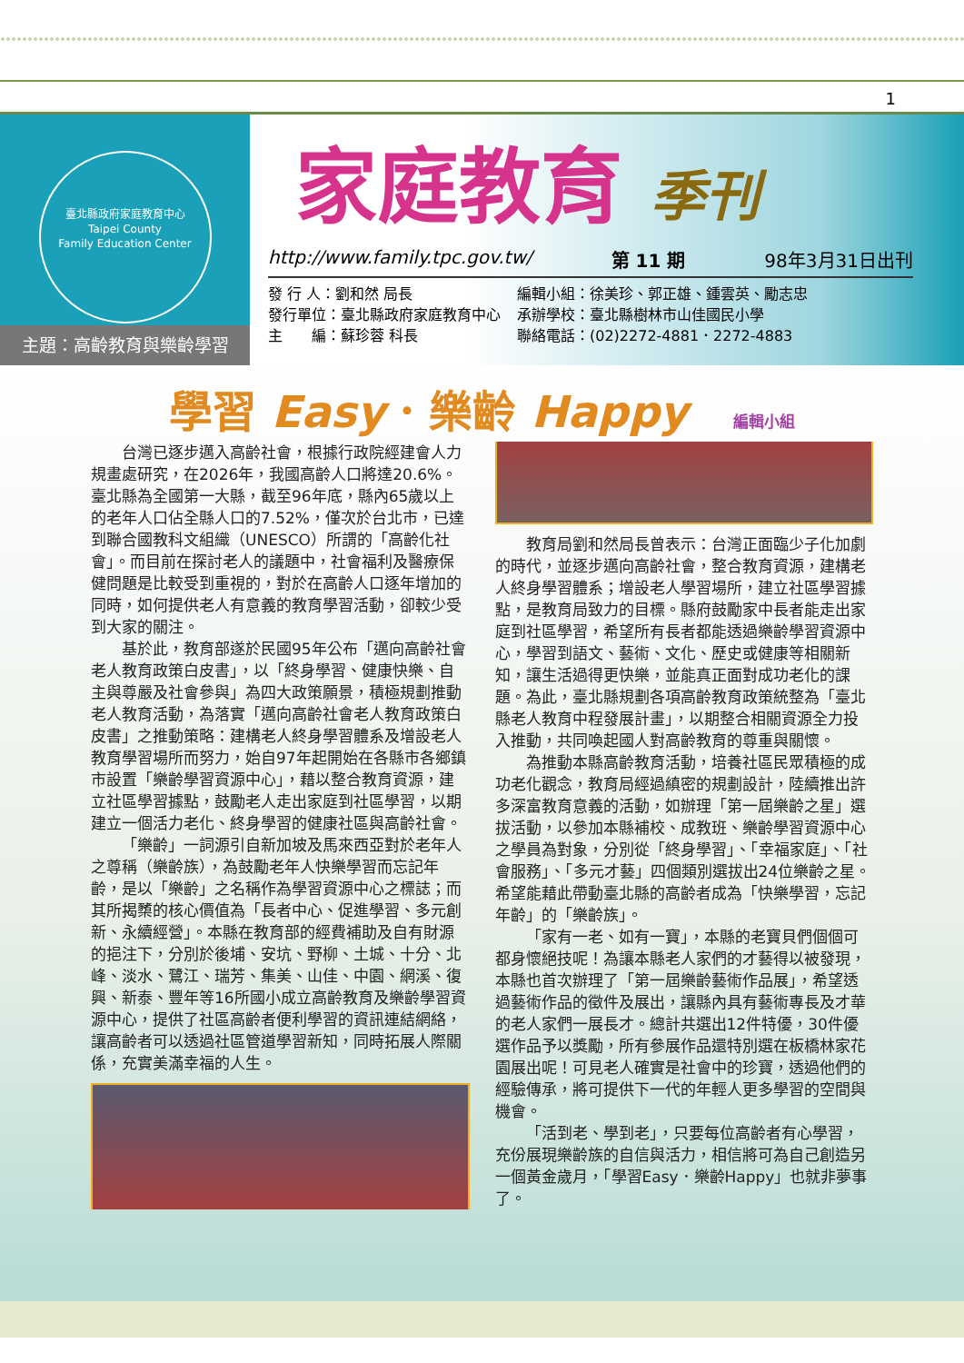1
臺北縣政府家庭教育中心
Taipei County
Family Education Center
主題：高齡教育與樂齡學習
家庭教育 季刊
http://www.family.tpc.gov.tw/ 第 11 期 98年3月31日出刊
發 行 人：劉和然 局長
發行單位：臺北縣政府家庭教育中心
主　　編：蘇珍蓉 科長
編輯小組：徐美珍、郭正雄、鍾雲英、勵志忠
承辦學校：臺北縣樹林市山佳國民小學
聯絡電話：(02)2272-4881．2272-4883
學習 Easy．樂齡 Happy 編輯小組
台灣已逐步邁入高齡社會，根據行政院經建會人力規畫處研究，在2026年，我國高齡人口將達20.6%。臺北縣為全國第一大縣，截至96年底，縣內65歲以上的老年人口佔全縣人口的7.52%，僅次於台北市，已達到聯合國教科文組織（UNESCO）所謂的「高齡化社會」。而目前在探討老人的議題中，社會福利及醫療保健問題是比較受到重視的，對於在高齡人口逐年增加的同時，如何提供老人有意義的教育學習活動，卻較少受到大家的關注。
基於此，教育部遂於民國95年公布「邁向高齡社會老人教育政策白皮書」，以「終身學習、健康快樂、自主與尊嚴及社會參與」為四大政策願景，積極規劃推動老人教育活動，為落實「邁向高齡社會老人教育政策白皮書」之推動策略：建構老人終身學習體系及增設老人教育學習場所而努力，始自97年起開始在各縣市各鄉鎮市設置「樂齡學習資源中心」，藉以整合教育資源，建立社區學習據點，鼓勵老人走出家庭到社區學習，以期建立一個活力老化、終身學習的健康社區與高齡社會。
「樂齡」一詞源引自新加坡及馬來西亞對於老年人之尊稱（樂齡族），為鼓勵老年人快樂學習而忘記年齡，是以「樂齡」之名稱作為學習資源中心之標誌；而其所揭櫫的核心價值為「長者中心、促進學習、多元創新、永續經營」。本縣在教育部的經費補助及自有財源的挹注下，分別於後埔、安坑、野柳、土城、十分、北峰、淡水、鷺江、瑞芳、集美、山佳、中園、網溪、復興、新泰、豐年等16所國小成立高齡教育及樂齡學習資源中心，提供了社區高齡者便利學習的資訊連結網絡，讓高齡者可以透過社區管道學習新知，同時拓展人際關係，充實美滿幸福的人生。
教育局劉和然局長曾表示：台灣正面臨少子化加劇的時代，並逐步邁向高齡社會，整合教育資源，建構老人終身學習體系；增設老人學習場所，建立社區學習據點，是教育局致力的目標。縣府鼓勵家中長者能走出家庭到社區學習，希望所有長者都能透過樂齡學習資源中心，學習到語文、藝術、文化、歷史或健康等相關新知，讓生活過得更快樂，並能真正面對成功老化的課題。為此，臺北縣規劃各項高齡教育政策統整為「臺北縣老人教育中程發展計畫」，以期整合相關資源全力投入推動，共同喚起國人對高齡教育的尊重與關懷。
為推動本縣高齡教育活動，培養社區民眾積極的成功老化觀念，教育局經過縝密的規劃設計，陸續推出許多深富教育意義的活動，如辦理「第一屆樂齡之星」選拔活動，以參加本縣補校、成教班、樂齡學習資源中心之學員為對象，分別從「終身學習」、「幸福家庭」、「社會服務」、「多元才藝」四個類別選拔出24位樂齡之星。希望能藉此帶動臺北縣的高齡者成為「快樂學習，忘記年齡」的「樂齡族」。
「家有一老、如有一寶」，本縣的老寶貝們個個可都身懷絕技呢！為讓本縣老人家們的才藝得以被發現，本縣也首次辦理了「第一屆樂齡藝術作品展」，希望透過藝術作品的徵件及展出，讓縣內具有藝術專長及才華的老人家們一展長才。總計共選出12件特優，30件優選作品予以獎勵，所有參展作品還特別選在板橋林家花園展出呢！可見老人確實是社會中的珍寶，透過他們的經驗傳承，將可提供下一代的年輕人更多學習的空間與機會。
「活到老、學到老」，只要每位高齡者有心學習，充份展現樂齡族的自信與活力，相信將可為自己創造另一個黃金歲月，「學習Easy．樂齡Happy」也就非夢事了。